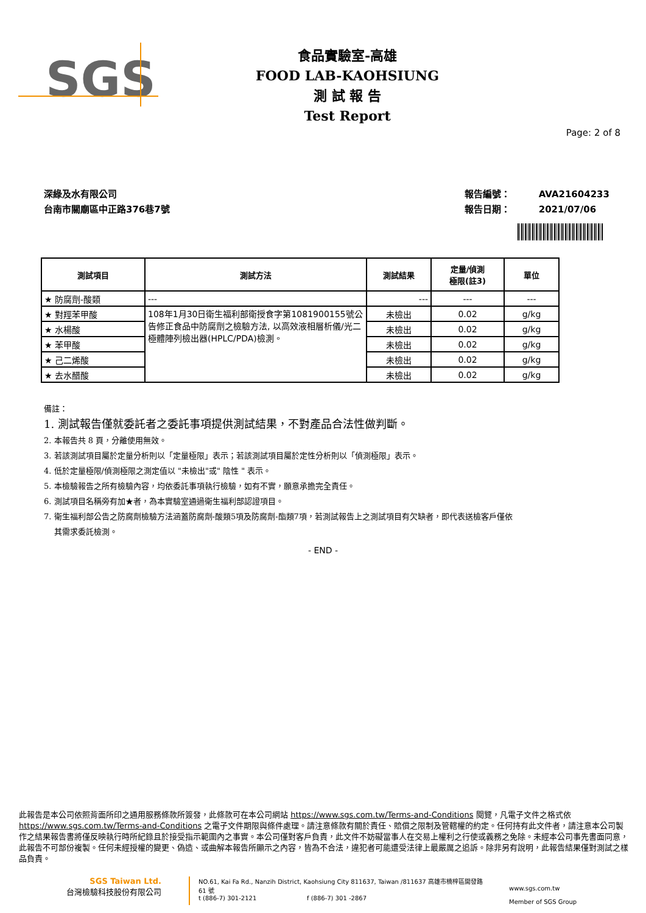SGS
食品實驗室-高雄
FOOD LAB-KAOHSIUNG
測 試 報 告
Test Report
Page: 2 of 8
深綠及水有限公司
台南市關廟區中正路376巷7號
報告編號： AVA21604233
報告日期： 2021/07/06
| 測試項目 | 測試方法 | 測試結果 | 定量/偵測 極限(註3) | 單位 |
| --- | --- | --- | --- | --- |
| ★ 防腐劑-酸類 | --- | --- | --- | --- |
| ★ 對羥苯甲酸 | 108年1月30日衛生福利部衛授食字第1081900155號公告修正食品中防腐劑之檢驗方法, 以高效液相層析儀/光二極體陣列檢出器(HPLC/PDA)檢測。 | 未檢出 | 0.02 | g/kg |
| ★ 水楊酸 | | 未檢出 | 0.02 | g/kg |
| ★ 苯甲酸 | | 未檢出 | 0.02 | g/kg |
| ★ 己二烯酸 | | 未檢出 | 0.02 | g/kg |
| ★ 去水醋酸 | | 未檢出 | 0.02 | g/kg |
備註：
1. 測試報告僅就委託者之委託事項提供測試結果，不對產品合法性做判斷。
2. 本報告共 8 頁，分離使用無效。
3. 若該測試項目屬於定量分析則以「定量極限」表示；若該測試項目屬於定性分析則以「偵測極限」表示。
4. 低於定量極限/偵測極限之測定值以 "未檢出"或" 陰性 " 表示。
5. 本檢驗報告之所有檢驗內容，均依委託事項執行檢驗，如有不實，願意承擔完全責任。
6. 測試項目名稱旁有加★者，為本實驗室通過衛生福利部認證項目。
7. 衛生福利部公告之防腐劑檢驗方法涵蓋防腐劑-酸類5項及防腐劑-酯類7項，若測試報告上之測試項目有欠缺者，即代表送檢客戶僅依
其需求委託檢測。
- END -
此報告是本公司依照背面所印之通用服務條款所簽發，此條款可在本公司網站 https://www.sgs.com.tw/Terms-and-Conditions 閱覽，凡電子文件之格式依 https://www.sgs.com.tw/Terms-and-Conditions 之電子文件期限與條件處理。請注意條款有關於責任、賠償之限制及管轄權的約定。任何持有此文件者，請注意本公司製作之結果報告書將僅反映執行時所紀錄且於接受指示範圍內之事實。本公司僅對客戶負責，此文件不妨礙當事人在交易上權利之行使或義務之免除。未經本公司事先書面同意，此報告不可部份複製。任何未經授權的變更、偽造、或曲解本報告所顯示之內容，皆為不合法，違犯者可能遭受法律上最嚴厲之追訴。除非另有說明，此報告結果僅對測試之樣品負責。
SGS Taiwan Ltd.
台灣檢驗科技股份有限公司
NO.61, Kai Fa Rd., Nanzih District, Kaohsiung City 811637, Taiwan /811637 高雄市楠梓區開發路 61 號
t (886-7) 301-2121 f (886-7) 301 -2867
www.sgs.com.tw
Member of SGS Group